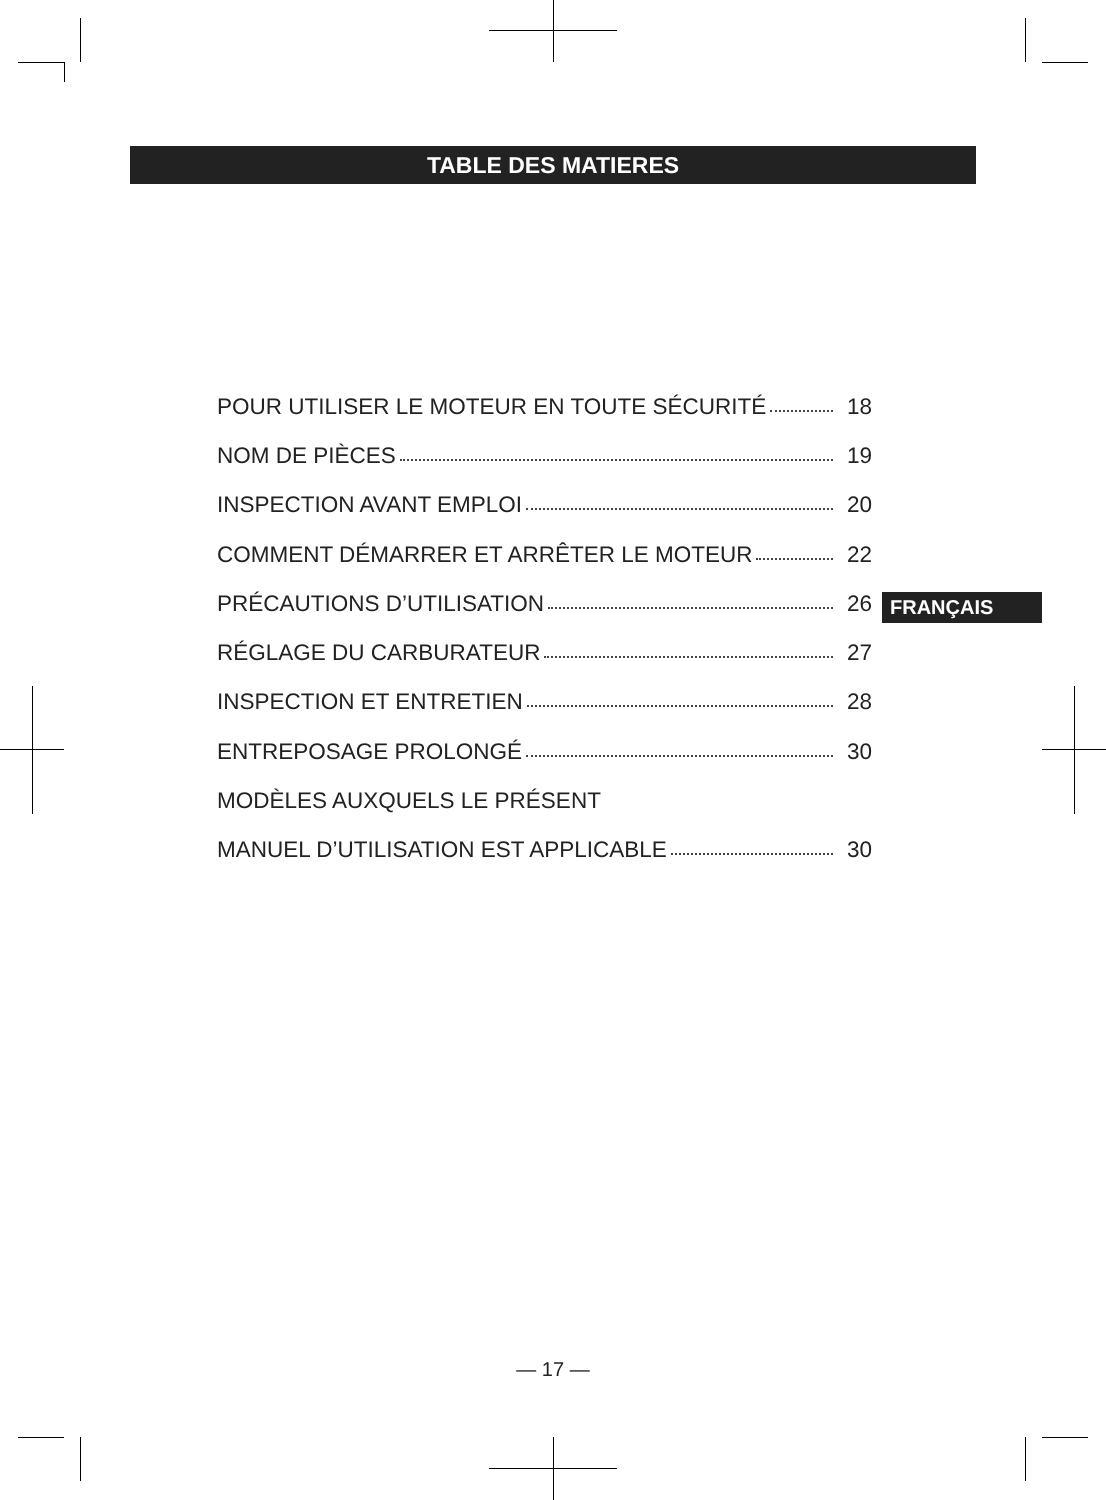TABLE DES MATIERES
POUR UTILISER LE MOTEUR EN TOUTE SÉCURITÉ 18
NOM DE PIÈCES 19
INSPECTION AVANT EMPLOI 20
COMMENT DÉMARRER ET ARRÊTER LE MOTEUR 22
PRÉCAUTIONS D’UTILISATION 26
RÉGLAGE DU CARBURATEUR 27
INSPECTION ET ENTRETIEN 28
ENTREPOSAGE PROLONGÉ 30
MODÈLES AUXQUELS LE PRÉSENT
MANUEL D’UTILISATION EST APPLICABLE 30
FRANÇAIS
— 17 —